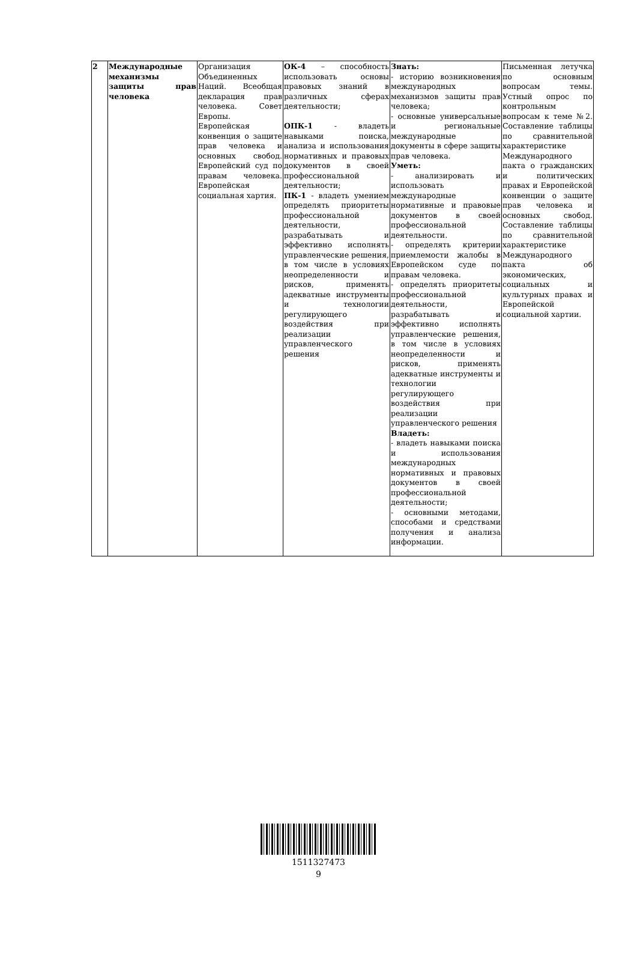| 2 | Международные механизмы защиты прав человека | Организация Объединенных Наций. Всеобщая декларация прав человека. Совет Европы. Европейская конвенция о защите прав человека и основных свобод. Европейский суд по правам человека. Европейская социальная хартия. | ОК-4 – способность использовать основы правовых знаний в различных сферах деятельности; ОПК-1 - владеть навыками поиска, анализа и использования нормативных и правовых документов в своей профессиональной деятельности; ПК-1 - владеть умением определять приоритеты профессиональной деятельности, разрабатывать и эффективно исполнять управленческие решения, в том числе в условиях неопределенности и рисков, применять адекватные инструменты и технологии регулирующего воздействия при реализации управленческого решения | Знать: - историю возникновения международных механизмов защиты прав человека; - основные универсальные и региональные международные документы в сфере защиты прав человека. Уметь: - анализировать и использовать международные нормативные и правовые документов в своей профессиональной деятельности. - определять критерии приемлемости жалобы в Европейском суде по правам человека. - определять приоритеты профессиональной деятельности, разрабатывать и эффективно исполнять управленческие решения, в том числе в условиях неопределенности и рисков, применять адекватные инструменты и технологии регулирующего воздействия при реализации управленческого решения Владеть: - владеть навыками поиска и использования международных нормативных и правовых документов в своей профессиональной деятельности; - основными методами, способами и средствами получения и анализа информации. | Письменная летучка по основным вопросам темы. Устный опрос по контрольным вопросам к теме №2. Составление таблицы по сравнительной характеристике Международного пакта о гражданских и политических правах и Европейской конвенции о защите прав человека и основных свобод. Составление таблицы по сравнительной характеристике Международного пакта об экономических, социальных и культурных правах и Европейской социальной хартии. |
1511327473
9